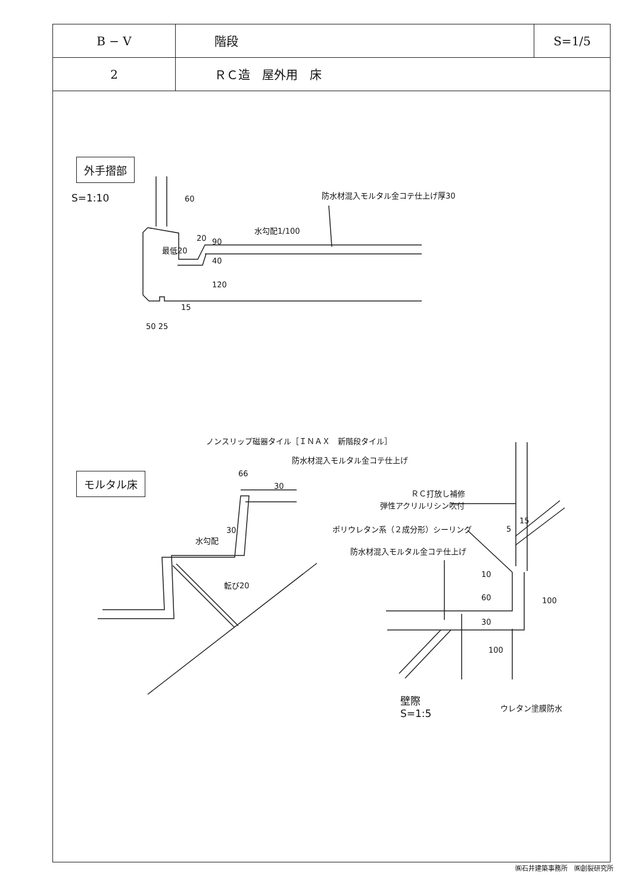| B − V | 階段 | S=1/5 |
| 2 | ＲＣ造 屋外用 床 | |
外手摺部
S=1:10 防水材混入モルタル金コテ仕上げ厚30
60
水勾配1/100
20 90
最低20
40
120
15
50 25
ノンスリップ磁器タイル［ＩＮＡＸ　新階段タイル］
防水材混入モルタル金コテ仕上げ
モルタル床 66
30
30
水勾配
転び20
ＲＣ打放し補修
弾性アクリルリシン吹付
ポリウレタン系（２成分形）シーリング
防水材混入モルタル金コテ仕上げ
5
15
10
60
30
100
100
壁際
S=1:5
ウレタン塗膜防水
㈱石井建築事務所　㈱創裂研究所